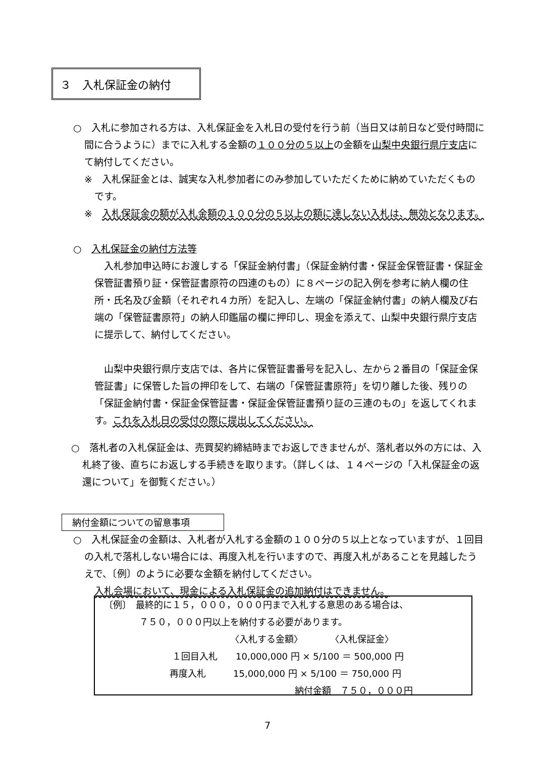３　入札保証金の納付
○　入札に参加される方は、入札保証金を入札日の受付を行う前（当日又は前日など受付時間に間に合うように）までに入札する金額の１００分の５以上の金額を山梨中央銀行県庁支店にて納付してください。
※　入札保証金とは、誠実な入札参加者にのみ参加していただくために納めていただくものです。
※　入札保証金の額が入札金額の１００分の５以上の額に達しない入札は、無効となります。
○　入札保証金の納付方法等
　入札参加申込時にお渡しする「保証金納付書」（保証金納付書・保証金保管証書・保証金保管証書預り証・保管証書原符の四連のもの）に８ページの記入例を参考に納人欄の住所・氏名及び金額（それぞれ４カ所）を記入し、左端の「保証金納付書」の納人欄及び右端の「保管証書原符」の納人印鑑届の欄に押印し、現金を添えて、山梨中央銀行県庁支店に提示して、納付してください。
　山梨中央銀行県庁支店では、各片に保管証書番号を記入し、左から２番目の「保証金保管証書」に保管した旨の押印をして、右端の「保管証書原符」を切り離した後、残りの「保証金納付書・保証金保管証書・保証金保管証書預り証の三連のもの」を返してくれます。これを入札日の受付の際に提出してください。
○　落札者の入札保証金は、売買契約締結時までお返しできませんが、落札者以外の方には、入札終了後、直ちにお返しする手続きを取ります。（詳しくは、１４ページの「入札保証金の返還について」を御覧ください。）
納付金額についての留意事項
○　入札保証金の金額は、入札者が入札する金額の１００分の５以上となっていますが、１回目の入札で落札しない場合には、再度入札を行いますので、再度入札があることを見越したうえで、〔例〕のように必要な金額を納付してください。
入札会場において、現金による入札保証金の追加納付はできません。
〔例〕　最終的に１５，０００，０００円まで入札する意思のある場合は、
７５０，０００円以上を納付する必要があります。
〈入札する金額〉　　　　〈入札保証金〉
１回目入札　　10,000,000 円 × 5/100 ＝ 500,000 円
再度入札　　　15,000,000 円 × 5/100 ＝ 750,000 円
納付金額　７５０，０００円
7